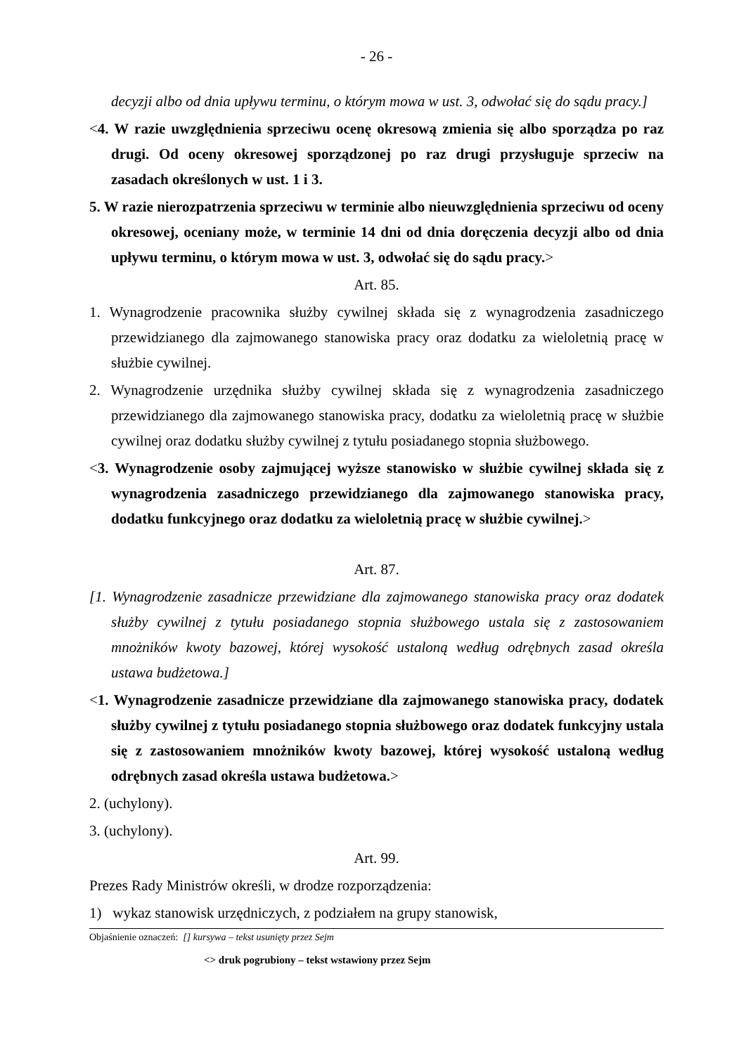- 26 -
decyzji albo od dnia upływu terminu, o którym mowa w ust. 3, odwołać się do sądu pracy.]
<4. W razie uwzględnienia sprzeciwu ocenę okresową zmienia się albo sporządza po raz drugi. Od oceny okresowej sporządzonej po raz drugi przysługuje sprzeciw na zasadach określonych w ust. 1 i 3.
5. W razie nierozpatrzenia sprzeciwu w terminie albo nieuwzględnienia sprzeciwu od oceny okresowej, oceniany może, w terminie 14 dni od dnia doręczenia decyzji albo od dnia upływu terminu, o którym mowa w ust. 3, odwołać się do sądu pracy.>
Art. 85.
1. Wynagrodzenie pracownika służby cywilnej składa się z wynagrodzenia zasadniczego przewidzianego dla zajmowanego stanowiska pracy oraz dodatku za wieloletnią pracę w służbie cywilnej.
2. Wynagrodzenie urzędnika służby cywilnej składa się z wynagrodzenia zasadniczego przewidzianego dla zajmowanego stanowiska pracy, dodatku za wieloletnią pracę w służbie cywilnej oraz dodatku służby cywilnej z tytułu posiadanego stopnia służbowego.
<3. Wynagrodzenie osoby zajmującej wyższe stanowisko w służbie cywilnej składa się z wynagrodzenia zasadniczego przewidzianego dla zajmowanego stanowiska pracy, dodatku funkcyjnego oraz dodatku za wieloletnią pracę w służbie cywilnej.>
Art. 87.
[1. Wynagrodzenie zasadnicze przewidziane dla zajmowanego stanowiska pracy oraz dodatek służby cywilnej z tytułu posiadanego stopnia służbowego ustala się z zastosowaniem mnożników kwoty bazowej, której wysokość ustaloną według odrębnych zasad określa ustawa budżetowa.]
<1. Wynagrodzenie zasadnicze przewidziane dla zajmowanego stanowiska pracy, dodatek służby cywilnej z tytułu posiadanego stopnia służbowego oraz dodatek funkcyjny ustala się z zastosowaniem mnożników kwoty bazowej, której wysokość ustaloną według odrębnych zasad określa ustawa budżetowa.>
2. (uchylony).
3. (uchylony).
Art. 99.
Prezes Rady Ministrów określi, w drodze rozporządzenia:
1) wykaz stanowisk urzędniczych, z podziałem na grupy stanowisk,
Objaśnienie oznaczeń: [] kursywa – tekst usunięty przez Sejm
<> druk pogrubiony – tekst wstawiony przez Sejm